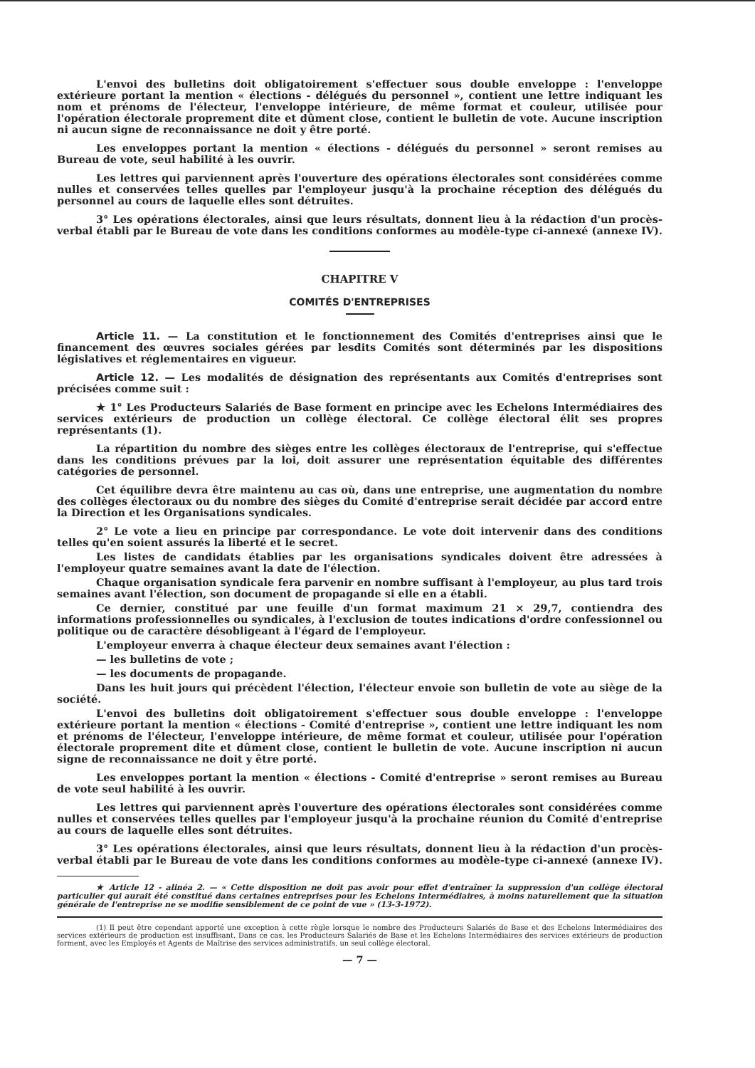L'envoi des bulletins doit obligatoirement s'effectuer sous double enveloppe : l'enveloppe extérieure portant la mention « élections - délégués du personnel », contient une lettre indiquant les nom et prénoms de l'électeur, l'enveloppe intérieure, de même format et couleur, utilisée pour l'opération électorale proprement dite et dûment close, contient le bulletin de vote. Aucune inscription ni aucun signe de reconnaissance ne doit y être porté.
Les enveloppes portant la mention « élections - délégués du personnel » seront remises au Bureau de vote, seul habilité à les ouvrir.
Les lettres qui parviennent après l'ouverture des opérations électorales sont considérées comme nulles et conservées telles quelles par l'employeur jusqu'à la prochaine réception des délégués du personnel au cours de laquelle elles sont détruites.
3° Les opérations électorales, ainsi que leurs résultats, donnent lieu à la rédaction d'un procès-verbal établi par le Bureau de vote dans les conditions conformes au modèle-type ci-annexé (annexe IV).
CHAPITRE V
COMITÉS D'ENTREPRISES
Article 11. — La constitution et le fonctionnement des Comités d'entreprises ainsi que le financement des œuvres sociales gérées par lesdits Comités sont déterminés par les dispositions législatives et réglementaires en vigueur.
Article 12. — Les modalités de désignation des représentants aux Comités d'entreprises sont précisées comme suit :
★ 1° Les Producteurs Salariés de Base forment en principe avec les Echelons Intermédiaires des services extérieurs de production un collège électoral. Ce collège électoral élit ses propres représentants (1).
La répartition du nombre des sièges entre les collèges électoraux de l'entreprise, qui s'effectue dans les conditions prévues par la loi, doit assurer une représentation équitable des différentes catégories de personnel.
Cet équilibre devra être maintenu au cas où, dans une entreprise, une augmentation du nombre des collèges électoraux ou du nombre des sièges du Comité d'entreprise serait décidée par accord entre la Direction et les Organisations syndicales.
2° Le vote a lieu en principe par correspondance. Le vote doit intervenir dans des conditions telles qu'en soient assurés la liberté et le secret.
Les listes de candidats établies par les organisations syndicales doivent être adressées à l'employeur quatre semaines avant la date de l'élection.
Chaque organisation syndicale fera parvenir en nombre suffisant à l'employeur, au plus tard trois semaines avant l'élection, son document de propagande si elle en a établi.
Ce dernier, constitué par une feuille d'un format maximum 21 × 29,7, contiendra des informations professionnelles ou syndicales, à l'exclusion de toutes indications d'ordre confessionnel ou politique ou de caractère désobligeant à l'égard de l'employeur.
L'employeur enverra à chaque électeur deux semaines avant l'élection :
— les bulletins de vote ;
— les documents de propagande.
Dans les huit jours qui précèdent l'élection, l'électeur envoie son bulletin de vote au siège de la société.
L'envoi des bulletins doit obligatoirement s'effectuer sous double enveloppe : l'enveloppe extérieure portant la mention « élections - Comité d'entreprise », contient une lettre indiquant les nom et prénoms de l'électeur, l'enveloppe intérieure, de même format et couleur, utilisée pour l'opération électorale proprement dite et dûment close, contient le bulletin de vote. Aucune inscription ni aucun signe de reconnaissance ne doit y être porté.
Les enveloppes portant la mention « élections - Comité d'entreprise » seront remises au Bureau de vote seul habilité à les ouvrir.
Les lettres qui parviennent après l'ouverture des opérations électorales sont considérées comme nulles et conservées telles quelles par l'employeur jusqu'à la prochaine réunion du Comité d'entreprise au cours de laquelle elles sont détruites.
3° Les opérations électorales, ainsi que leurs résultats, donnent lieu à la rédaction d'un procès-verbal établi par le Bureau de vote dans les conditions conformes au modèle-type ci-annexé (annexe IV).
★ Article 12 - alinéa 2. — « Cette disposition ne doit pas avoir pour effet d'entraîner la suppression d'un collège électoral particulier qui aurait été constitué dans certaines entreprises pour les Echelons Intermédiaires, à moins naturellement que la situation générale de l'entreprise ne se modifie sensiblement de ce point de vue » (13-3-1972).
(1) Il peut être cependant apporté une exception à cette règle lorsque le nombre des Producteurs Salariés de Base et des Echelons Intermédiaires des services extérieurs de production est insuffisant. Dans ce cas, les Producteurs Salariés de Base et les Echelons Intermédiaires des services extérieurs de production forment, avec les Employés et Agents de Maîtrise des services administratifs, un seul collège électoral.
— 7 —